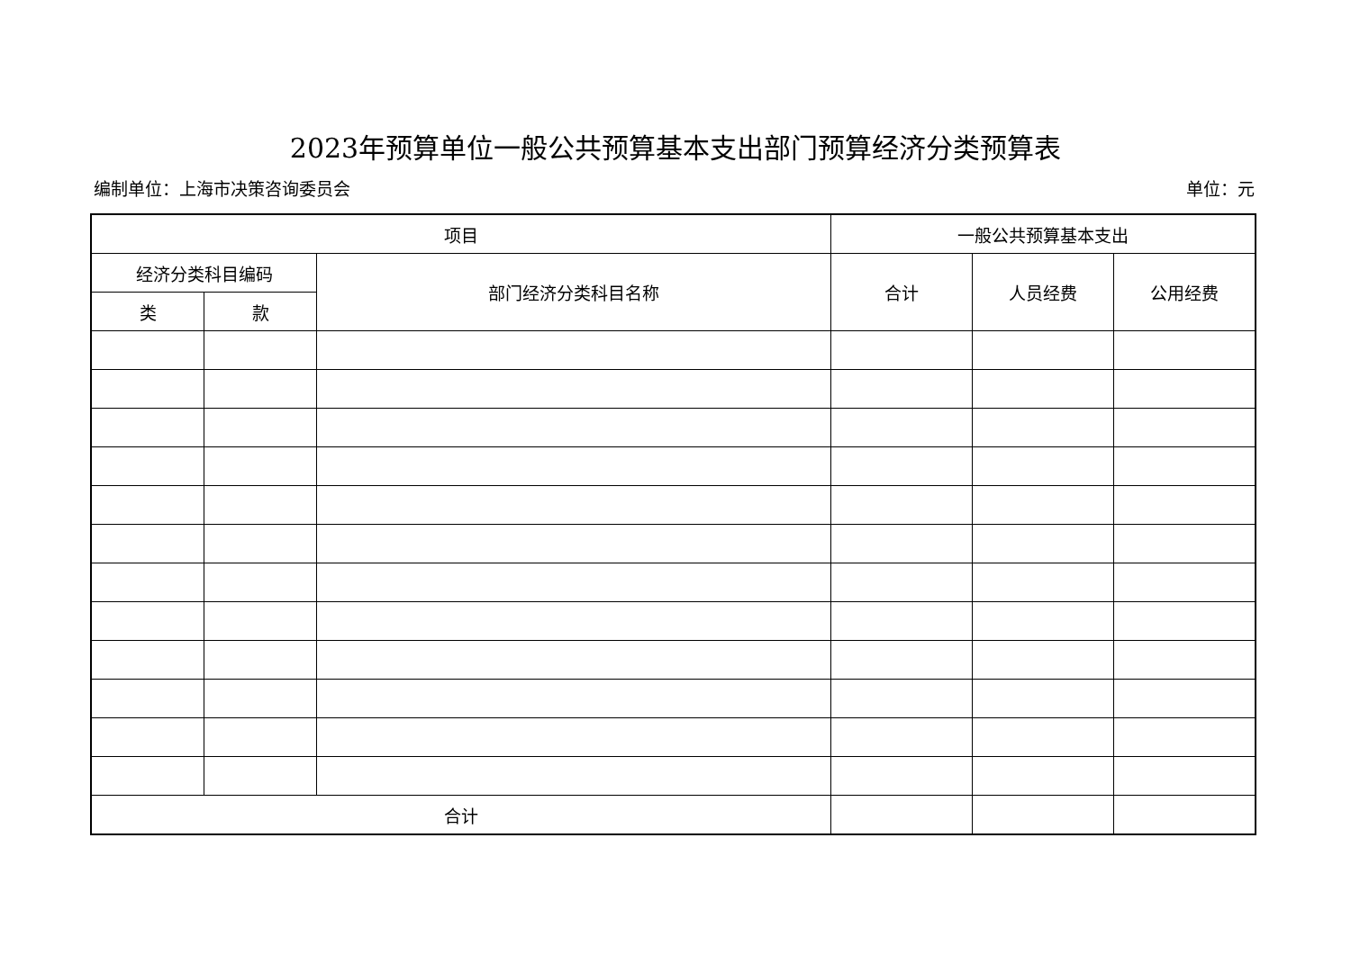2023年预算单位一般公共预算基本支出部门预算经济分类预算表
编制单位：上海市决策咨询委员会 单位：元
| 项目 | | | 一般公共预算基本支出 | | |
| --- | --- | --- | --- | --- | --- |
| 经济分类科目编码 | | 部门经济分类科目名称 | 合计 | 人员经费 | 公用经费 |
| 类 | 款 | | | | |
| 合计 | | | | | |